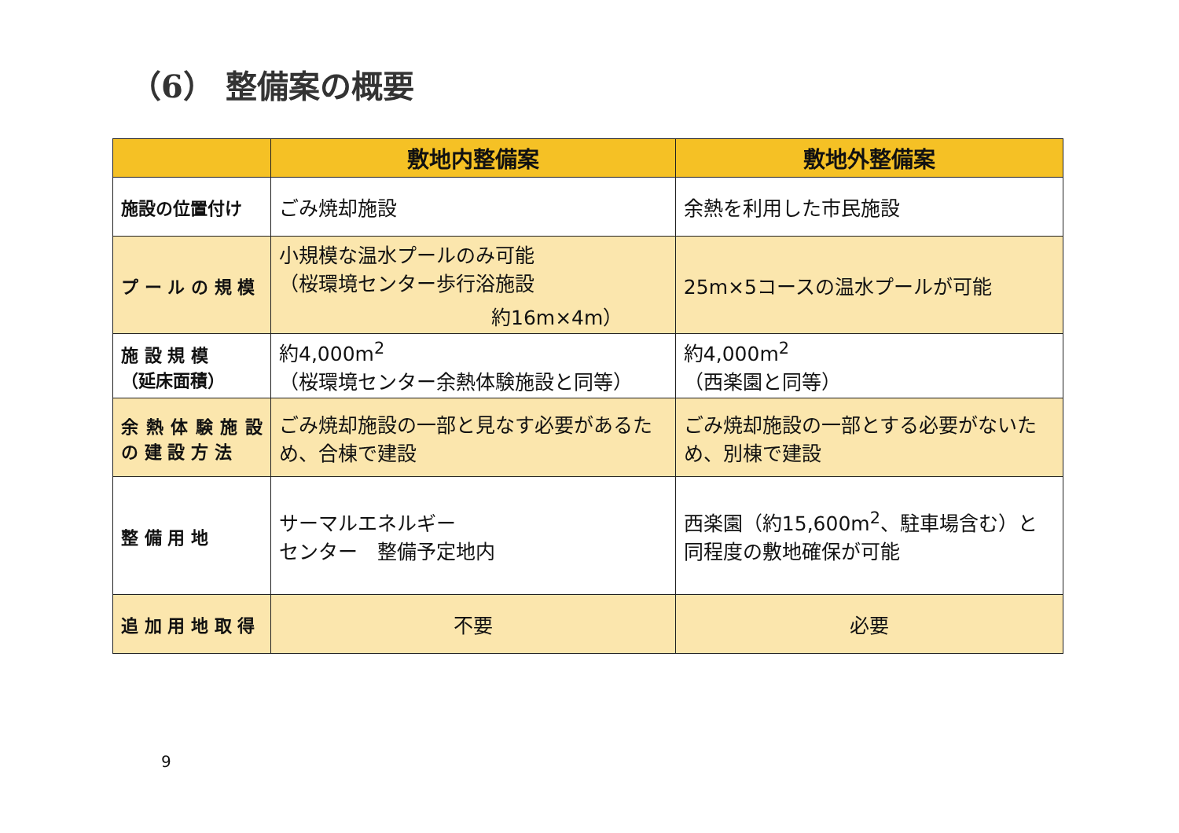（6） 整備案の概要
| | 敷地内整備案 | 敷地外整備案 |
| --- | --- | --- |
| 施設の位置付け | ごみ焼却施設 | 余熱を利用した市民施設 |
| プ ー ル の 規 模 | 小規模な温水プールのみ可能 （桜環境センター歩行浴施設 約16m×4m） | 25m×5コースの温水プールが可能 |
| 施 設 規 模 （延床面積） | 約4,000m<sup>2</sup> （桜環境センター余熱体験施設と同等） | 約4,000m<sup>2</sup> （西楽園と同等） |
| 余 熱 体 験 施 設 の 建 設 方 法 | ごみ焼却施設の一部と見なす必要があるため、合棟で建設 | ごみ焼却施設の一部とする必要がないため、別棟で建設 |
| 整 備 用 地 | サーマルエネルギー センター 整備予定地内 | 西楽園（約15,600m<sup>2</sup>、駐車場含む）と同程度の敷地確保が可能 |
| 追 加 用 地 取 得 | 不要 | 必要 |
9